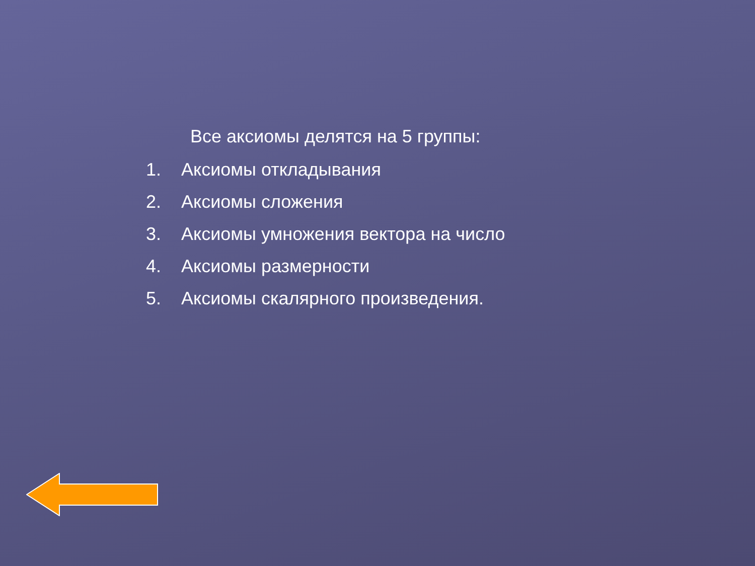Все аксиомы делятся на 5 группы:
1. Аксиомы откладывания
2. Аксиомы сложения
3. Аксиомы умножения вектора на число
4. Аксиомы размерности
5. Аксиомы скалярного произведения.